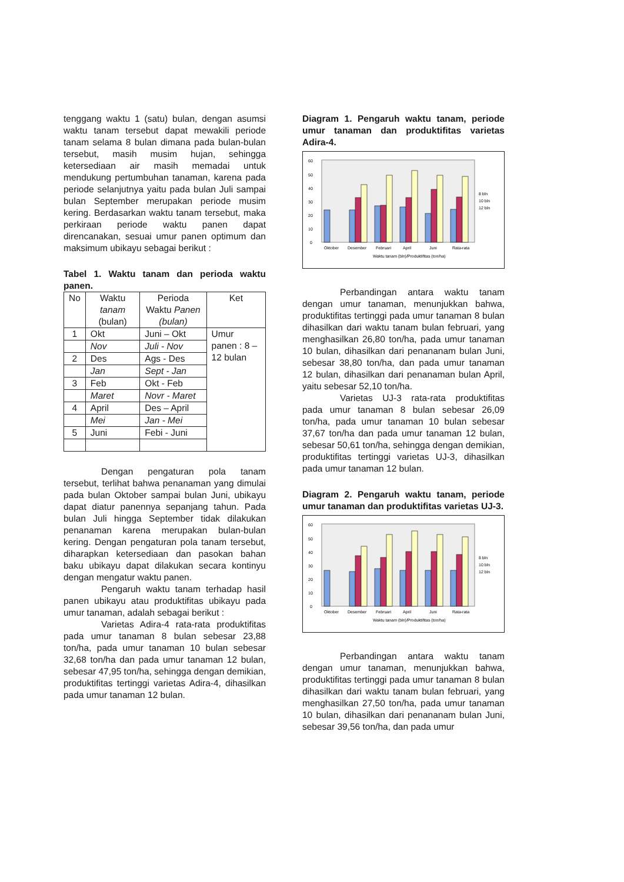tenggang waktu 1 (satu) bulan, dengan asumsi waktu tanam tersebut dapat mewakili periode tanam selama 8 bulan dimana pada bulan-bulan tersebut, masih musim hujan, sehingga ketersediaan air masih memadai untuk mendukung pertumbuhan tanaman, karena pada periode selanjutnya yaitu pada bulan Juli sampai bulan September merupakan periode musim kering. Berdasarkan waktu tanam tersebut, maka perkiraan periode waktu panen dapat direncanakan, sesuai umur panen optimum dan maksimum ubikayu sebagai berikut :
Tabel 1. Waktu tanam dan perioda waktu panen.
| No | Waktu tanam (bulan) | Perioda Waktu Panen (bulan) | Ket |
| --- | --- | --- | --- |
| 1 | Okt | Juni – Okt | Umur panen : 8 – 12 bulan |
| | Nov | Juli - Nov | |
| 2 | Des | Ags - Des | |
| | Jan | Sept - Jan | |
| 3 | Feb | Okt - Feb | |
| | Maret | Novr - Maret | |
| 4 | April | Des – April | |
| | Mei | Jan - Mei | |
| 5 | Juni | Febi - Juni | |
Dengan pengaturan pola tanam tersebut, terlihat bahwa penanaman yang dimulai pada bulan Oktober sampai bulan Juni, ubikayu dapat diatur panennya sepanjang tahun. Pada bulan Juli hingga September tidak dilakukan penanaman karena merupakan bulan-bulan kering. Dengan pengaturan pola tanam tersebut, diharapkan ketersediaan dan pasokan bahan baku ubikayu dapat dilakukan secara kontinyu dengan mengatur waktu panen.
Pengaruh waktu tanam terhadap hasil panen ubikayu atau produktifitas ubikayu pada umur tanaman, adalah sebagai berikut :
Varietas Adira-4 rata-rata produktifitas pada umur tanaman 8 bulan sebesar 23,88 ton/ha, pada umur tanaman 10 bulan sebesar 32,68 ton/ha dan pada umur tanaman 12 bulan, sebesar 47,95 ton/ha, sehingga dengan demikian, produktifitas tertinggi varietas Adira-4, dihasilkan pada umur tanaman 12 bulan.
Diagram 1. Pengaruh waktu tanam, periode umur tanaman dan produktifitas varietas Adira-4.
60
50
40
30
20
10
0
Oktober
Desember
Februari
April
Juni
Rata-rata
Waktu tanam (bln)/Produktifitas (ton/ha)
8 bln
10 bln
12 bln
Perbandingan antara waktu tanam dengan umur tanaman, menunjukkan bahwa, produktifitas tertinggi pada umur tanaman 8 bulan dihasilkan dari waktu tanam bulan februari, yang menghasilkan 26,80 ton/ha, pada umur tanaman 10 bulan, dihasilkan dari penananam bulan Juni, sebesar 38,80 ton/ha, dan pada umur tanaman 12 bulan, dihasilkan dari penanaman bulan April, yaitu sebesar 52,10 ton/ha.
Varietas UJ-3 rata-rata produktifitas pada umur tanaman 8 bulan sebesar 26,09 ton/ha, pada umur tanaman 10 bulan sebesar 37,67 ton/ha dan pada umur tanaman 12 bulan, sebesar 50,61 ton/ha, sehingga dengan demikian, produktifitas tertinggi varietas UJ-3, dihasilkan pada umur tanaman 12 bulan.
Diagram 2. Pengaruh waktu tanam, periode umur tanaman dan produktifitas varietas UJ-3.
60
50
40
30
20
10
0
Oktober
Desember
Februari
April
Juni
Rata-rata
Waktu tanam (bln)/Produktifitas (ton/ha)
8 bln
10 bln
12 bln
Perbandingan antara waktu tanam dengan umur tanaman, menunjukkan bahwa, produktifitas tertinggi pada umur tanaman 8 bulan dihasilkan dari waktu tanam bulan februari, yang menghasilkan 27,50 ton/ha, pada umur tanaman 10 bulan, dihasilkan dari penananam bulan Juni, sebesar 39,56 ton/ha, dan pada umur